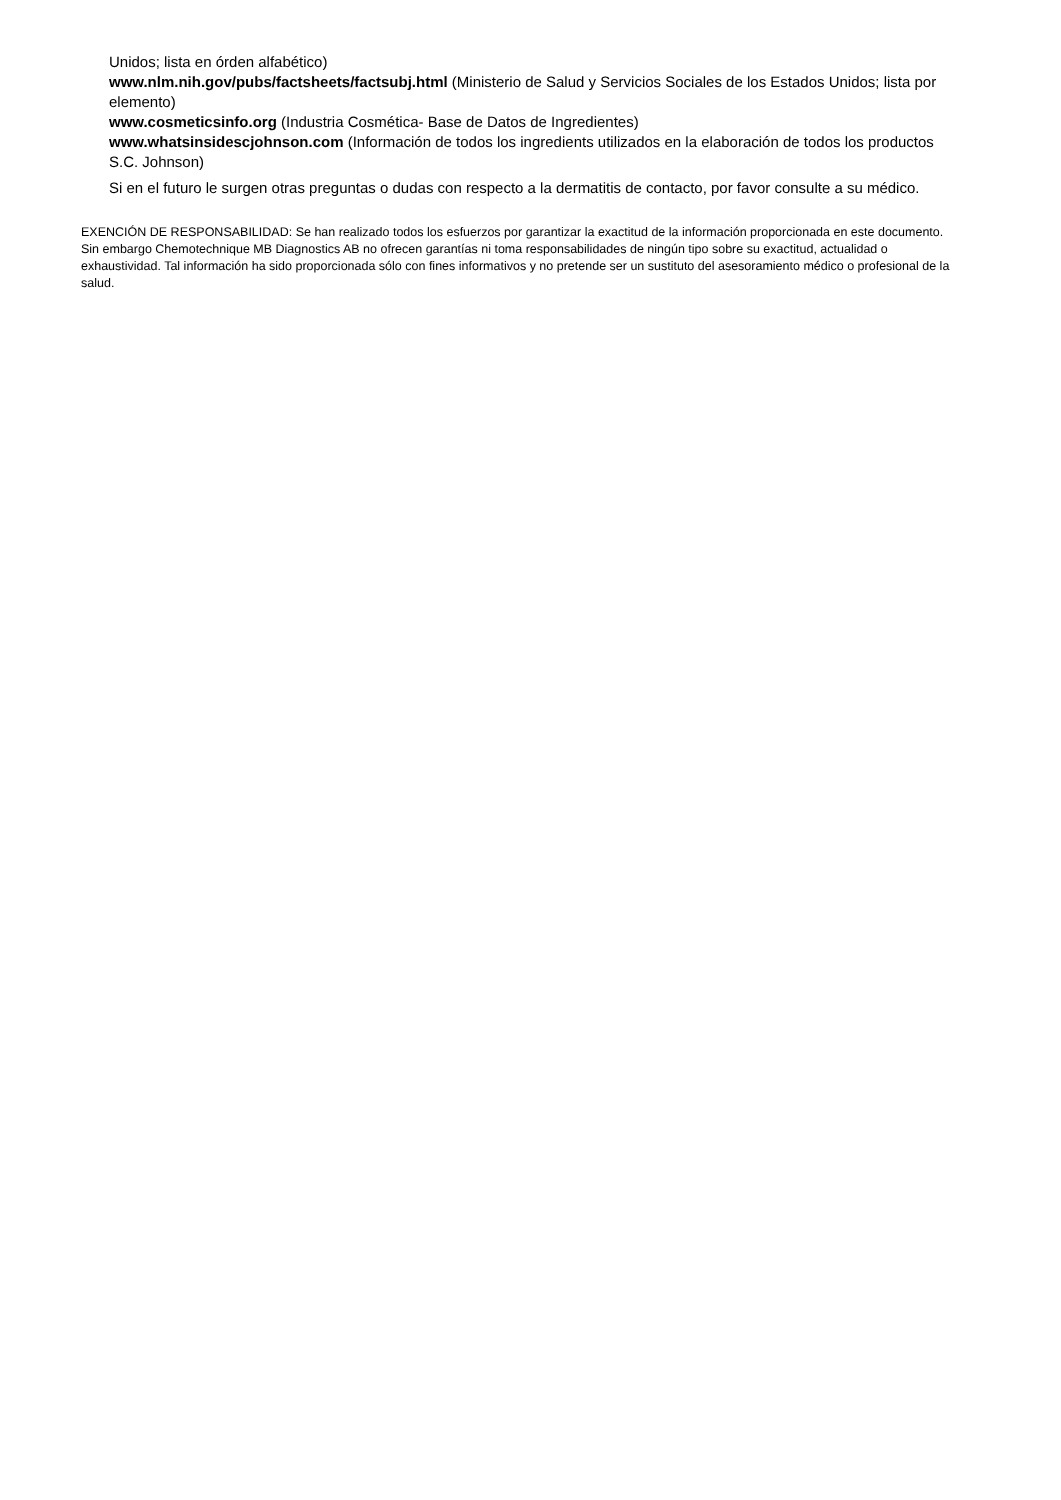Unidos; lista en órden alfabético)
www.nlm.nih.gov/pubs/factsheets/factsubj.html (Ministerio de Salud y Servicios Sociales de los Estados Unidos; lista por elemento)
www.cosmeticsinfo.org (Industria Cosmética- Base de Datos de Ingredientes)
www.whatsinsidescjohnson.com (Información de todos los ingredients utilizados en la elaboración de todos los productos S.C. Johnson)
Si en el futuro le surgen otras preguntas o dudas con respecto a la dermatitis de contacto, por favor consulte a su médico.
EXENCIÓN DE RESPONSABILIDAD: Se han realizado todos los esfuerzos por garantizar la exactitud de la información proporcionada en este documento. Sin embargo Chemotechnique MB Diagnostics AB no ofrecen garantías ni toma responsabilidades de ningún tipo sobre su exactitud, actualidad o exhaustividad. Tal información ha sido proporcionada sólo con fines informativos y no pretende ser un sustituto del asesoramiento médico o profesional de la salud.